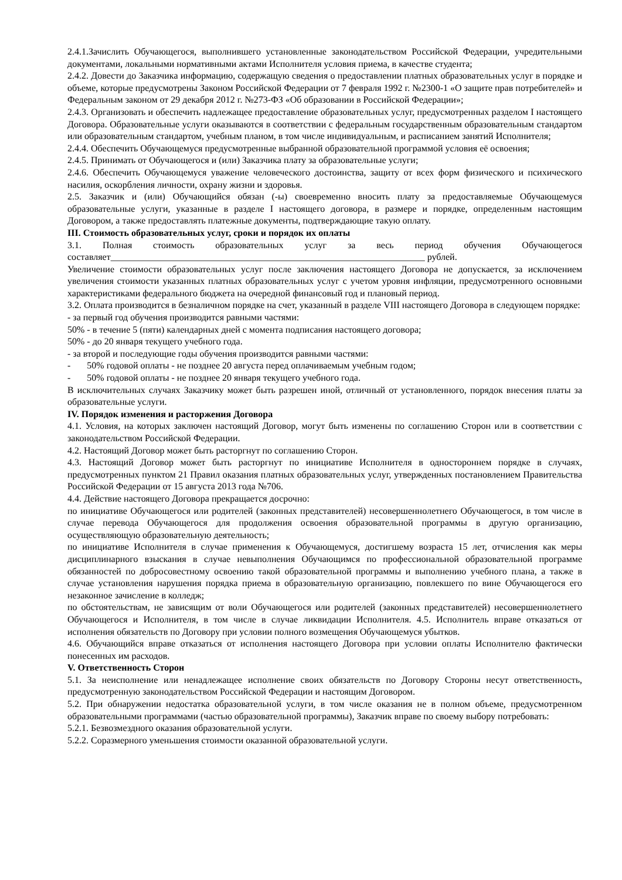2.4.1.Зачислить Обучающегося, выполнившего установленные законодательством Российской Федерации, учредительными документами, локальными нормативными актами Исполнителя условия приема, в качестве студента;
2.4.2. Довести до Заказчика информацию, содержащую сведения о предоставлении платных образовательных услуг в порядке и объеме, которые предусмотрены Законом Российской Федерации от 7 февраля 1992 г. №2300-1 «О защите прав потребителей» и Федеральным законом от 29 декабря 2012 г. №273-ФЗ «Об образовании в Российской Федерации»;
2.4.3. Организовать и обеспечить надлежащее предоставление образовательных услуг, предусмотренных разделом I настоящего Договора. Образовательные услуги оказываются в соответствии с федеральным государственным образовательным стандартом или образовательным стандартом, учебным планом, в том числе индивидуальным, и расписанием занятий Исполнителя;
2.4.4. Обеспечить Обучающемуся предусмотренные выбранной образовательной программой условия её освоения;
2.4.5. Принимать от Обучающегося и (или) Заказчика плату за образовательные услуги;
2.4.6. Обеспечить Обучающемуся уважение человеческого достоинства, защиту от всех форм физического и психического насилия, оскорбления личности, охрану жизни и здоровья.
2.5. Заказчик и (или) Обучающийся обязан (-ы) своевременно вносить плату за предоставляемые Обучающемуся образовательные услуги, указанные в разделе I настоящего договора, в размере и порядке, определенным настоящим Договором, а также предоставлять платежные документы, подтверждающие такую оплату.
III. Стоимость образовательных услуг, сроки и порядок их оплаты
3.1. Полная стоимость образовательных услуг за весь период обучения Обучающегося составляет___________________________________________________________________ рублей.
Увеличение стоимости образовательных услуг после заключения настоящего Договора не допускается, за исключением увеличения стоимости указанных платных образовательных услуг с учетом уровня инфляции, предусмотренного основными характеристиками федерального бюджета на очередной финансовый год и плановый период.
3.2. Оплата производится в безналичном порядке на счет, указанный в разделе VIII настоящего Договора в следующем порядке:
- за первый год обучения производится равными частями:
50% - в течение 5 (пяти) календарных дней с момента подписания настоящего договора;
50% - до 20 января текущего учебного года.
- за второй и последующие годы обучения производится равными частями:
- 50% годовой оплаты - не позднее 20 августа перед оплачиваемым учебным годом;
- 50% годовой оплаты - не позднее 20 января текущего учебного года.
В исключительных случаях Заказчику может быть разрешен иной, отличный от установленного, порядок внесения платы за образовательные услуги.
IV. Порядок изменения и расторжения Договора
4.1. Условия, на которых заключен настоящий Договор, могут быть изменены по соглашению Сторон или в соответствии с законодательством Российской Федерации.
4.2. Настоящий Договор может быть расторгнут по соглашению Сторон.
4.3. Настоящий Договор может быть расторгнут по инициативе Исполнителя в одностороннем порядке в случаях, предусмотренных пунктом 21 Правил оказания платных образовательных услуг, утвержденных постановлением Правительства Российской Федерации от 15 августа 2013 года №706.
4.4. Действие настоящего Договора прекращается досрочно:
по инициативе Обучающегося или родителей (законных представителей) несовершеннолетнего Обучающегося, в том числе в случае перевода Обучающегося для продолжения освоения образовательной программы в другую организацию, осуществляющую образовательную деятельность;
по инициативе Исполнителя в случае применения к Обучающемуся, достигшему возраста 15 лет, отчисления как меры дисциплинарного взыскания в случае невыполнения Обучающимся по профессиональной образовательной программе обязанностей по добросовестному освоению такой образовательной программы и выполнению учебного плана, а также в случае установления нарушения порядка приема в образовательную организацию, повлекшего по вине Обучающегося его незаконное зачисление в колледж;
по обстоятельствам, не зависящим от воли Обучающегося или родителей (законных представителей) несовершеннолетнего Обучающегося и Исполнителя, в том числе в случае ликвидации Исполнителя. 4.5. Исполнитель вправе отказаться от исполнения обязательств по Договору при условии полного возмещения Обучающемуся убытков.
4.6. Обучающийся вправе отказаться от исполнения настоящего Договора при условии оплаты Исполнителю фактически понесенных им расходов.
V. Ответственность Сторон
5.1. За неисполнение или ненадлежащее исполнение своих обязательств по Договору Стороны несут ответственность, предусмотренную законодательством Российской Федерации и настоящим Договором.
5.2. При обнаружении недостатка образовательной услуги, в том числе оказания не в полном объеме, предусмотренном образовательными программами (частью образовательной программы), Заказчик вправе по своему выбору потребовать:
5.2.1. Безвозмездного оказания образовательной услуги.
5.2.2. Соразмерного уменьшения стоимости оказанной образовательной услуги.